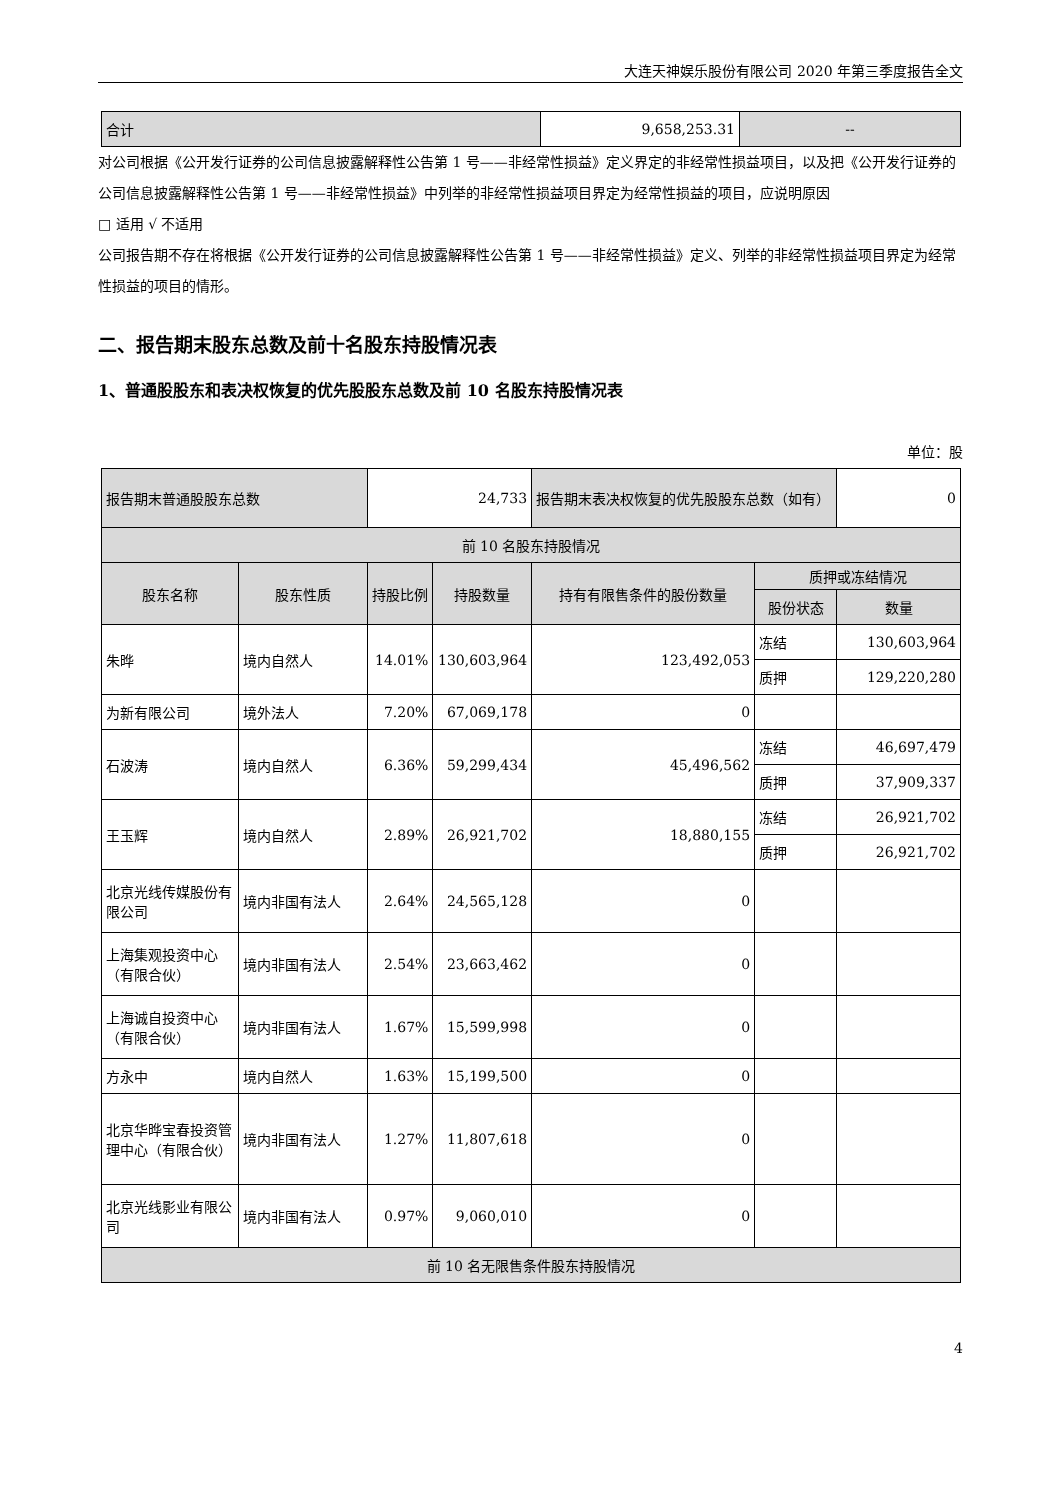大连天神娱乐股份有限公司 2020 年第三季度报告全文
| 合计 | 9,658,253.31 | -- |
对公司根据《公开发行证券的公司信息披露解释性公告第 1 号——非经常性损益》定义界定的非经常性损益项目，以及把《公开发行证券的公司信息披露解释性公告第 1 号——非经常性损益》中列举的非经常性损益项目界定为经常性损益的项目，应说明原因
□ 适用 √ 不适用
公司报告期不存在将根据《公开发行证券的公司信息披露解释性公告第 1 号——非经常性损益》定义、列举的非经常性损益项目界定为经常性损益的项目的情形。
二、报告期末股东总数及前十名股东持股情况表
1、普通股股东和表决权恢复的优先股股东总数及前 10 名股东持股情况表
单位：股
| 报告期末普通股股东总数 | | 24,733 | | 报告期末表决权恢复的优先股股东总数（如有） | | 0 |
| 前 10 名股东持股情况 | | | | | | |
| 股东名称 | 股东性质 | 持股比例 | 持股数量 | 持有有限售条件的股份数量 | 质押或冻结情况 | |
| | | | | | 股份状态 | 数量 |
| 朱晔 | 境内自然人 | 14.01% | 130,603,964 | 123,492,053 | 冻结 | 130,603,964 |
| | | | | | 质押 | 129,220,280 |
| 为新有限公司 | 境外法人 | 7.20% | 67,069,178 | 0 | | |
| 石波涛 | 境内自然人 | 6.36% | 59,299,434 | 45,496,562 | 冻结 | 46,697,479 |
| | | | | | 质押 | 37,909,337 |
| 王玉辉 | 境内自然人 | 2.89% | 26,921,702 | 18,880,155 | 冻结 | 26,921,702 |
| | | | | | 质押 | 26,921,702 |
| 北京光线传媒股份有限公司 | 境内非国有法人 | 2.64% | 24,565,128 | 0 | | |
| 上海集观投资中心（有限合伙） | 境内非国有法人 | 2.54% | 23,663,462 | 0 | | |
| 上海诚自投资中心（有限合伙） | 境内非国有法人 | 1.67% | 15,599,998 | 0 | | |
| 方永中 | 境内自然人 | 1.63% | 15,199,500 | 0 | | |
| 北京华晔宝春投资管理中心（有限合伙） | 境内非国有法人 | 1.27% | 11,807,618 | 0 | | |
| 北京光线影业有限公司 | 境内非国有法人 | 0.97% | 9,060,010 | 0 | | |
| 前 10 名无限售条件股东持股情况 | | | | | | |
4